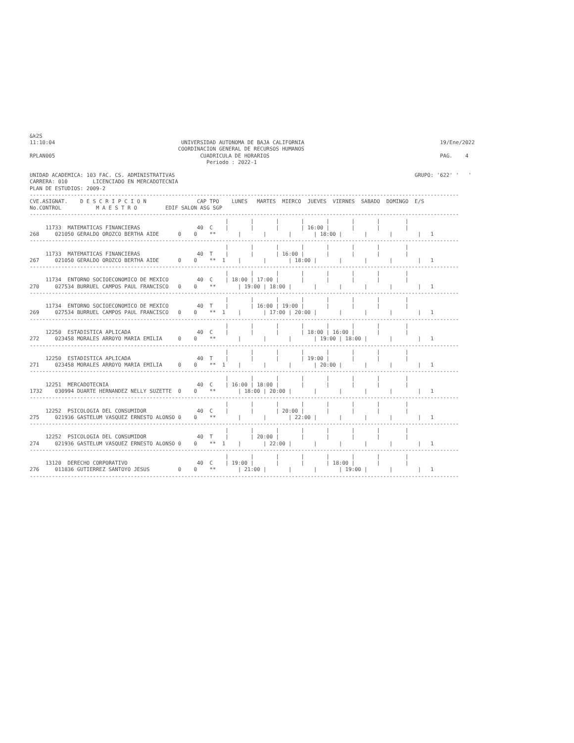&k2S
11:10:04                                        UNIVERSIDAD AUTONOMA DE BAJA CALIFORNIA                                           19/Ene/2022
                                               COORDINACION GENERAL DE RECURSOS HUMANOS
RPLAN005                                              CUADRICULA DE HORARIOS                                                      PAG.    4
                                                        Periodo : 2022-1

UNIDAD ACADEMICA: 103 FAC. CS. ADMINISTRATIVAS                                                                            GRUPO: '622' '   '
CARRERA: 010        LICENCIADO EN MERCADOTECNIA
PLAN DE ESTUDIOS: 2009-2
----------------------------------------------------------------------------------------------------------------------------------------
CVE.ASIGNAT.    D E S C R I P C I O N                CAP TPO    LUNES   MARTES  MIERCO  JUEVES  VIERNES  SABADO  DOMINGO  E/S
No.CONTROL           M A E S T R O         EDIF SALON ASG SGP
----------------------------------------------------------------------------------------------------------------------------------------
                                                              |       |       |       |       |       |       |        |
     11733  MATEMATICAS FINANCIERAS                  40  C    |       |       |       | 16:00 |       |       |        |
268     021050 GERALDO OROZCO BERTHA AIDE      0    0    **       |       |       |       | 18:00 |       |       |        |   1
----------------------------------------------------------------------------------------------------------------------------------------
                                                              |       |       |       |       |       |       |        |
     11733  MATEMATICAS FINANCIERAS                  40  T    |       |       | 16:00 |       |       |       |        |
267     021050 GERALDO OROZCO BERTHA AIDE      0    0    **  1    |       |       | 18:00 |       |       |       |        |   1
----------------------------------------------------------------------------------------------------------------------------------------
                                                              |       |       |       |       |       |       |        |
     11734  ENTORNO SOCIOECONOMICO DE MEXICO         40  C    | 18:00 | 17:00 |       |       |       |       |        |
270     027534 BURRUEL CAMPOS PAUL FRANCISCO   0    0    **       | 19:00 | 18:00 |       |       |       |       |        |   1
----------------------------------------------------------------------------------------------------------------------------------------
                                                              |       |       |       |       |       |       |        |
     11734  ENTORNO SOCIOECONOMICO DE MEXICO         40  T    |       | 16:00 | 19:00 |       |       |       |        |
269     027534 BURRUEL CAMPOS PAUL FRANCISCO   0    0    **  1    |       | 17:00 | 20:00 |       |       |       |        |   1
----------------------------------------------------------------------------------------------------------------------------------------
                                                              |       |       |       |       |       |       |        |
     12250  ESTADISTICA APLICADA                     40  C    |       |       |       | 18:00 | 16:00 |       |        |
272     023458 MORALES ARROYO MARIA EMILIA     0    0    **       |       |       |       | 19:00 | 18:00 |       |        |   1
----------------------------------------------------------------------------------------------------------------------------------------
                                                              |       |       |       |       |       |       |        |
     12250  ESTADISTICA APLICADA                     40  T    |       |       |       | 19:00 |       |       |        |
271     023458 MORALES ARROYO MARIA EMILIA     0    0    **  1    |       |       |       | 20:00 |       |       |        |   1
----------------------------------------------------------------------------------------------------------------------------------------
                                                              |       |       |       |       |       |       |        |
     12251  MERCADOTECNIA                            40  C    | 16:00 | 18:00 |       |       |       |       |        |
1732    030994 DUARTE HERNANDEZ NELLY SUZETTE  0    0    **       | 18:00 | 20:00 |       |       |       |       |        |   1
----------------------------------------------------------------------------------------------------------------------------------------
                                                              |       |       |       |       |       |       |        |
     12252  PSICOLOGIA DEL CONSUMIDOR                40  C    |       |       | 20:00 |       |       |       |        |
275     021936 GASTELUM VASQUEZ ERNESTO ALONSO 0    0    **       |       |       | 22:00 |       |       |       |        |   1
----------------------------------------------------------------------------------------------------------------------------------------
                                                              |       |       |       |       |       |       |        |
     12252  PSICOLOGIA DEL CONSUMIDOR                40  T    |       | 20:00 |       |       |       |       |        |
274     021936 GASTELUM VASQUEZ ERNESTO ALONSO 0    0    **  1    |       | 22:00 |       |       |       |       |        |   1
----------------------------------------------------------------------------------------------------------------------------------------
                                                              |       |       |       |       |       |       |        |
     13120  DERECHO CORPORATIVO                      40  C    | 19:00 |       |       |       | 18:00 |       |        |
276     011836 GUTIERREZ SANTOYO JESUS         0    0    **       | 21:00 |       |       |       | 19:00 |       |        |   1
----------------------------------------------------------------------------------------------------------------------------------------